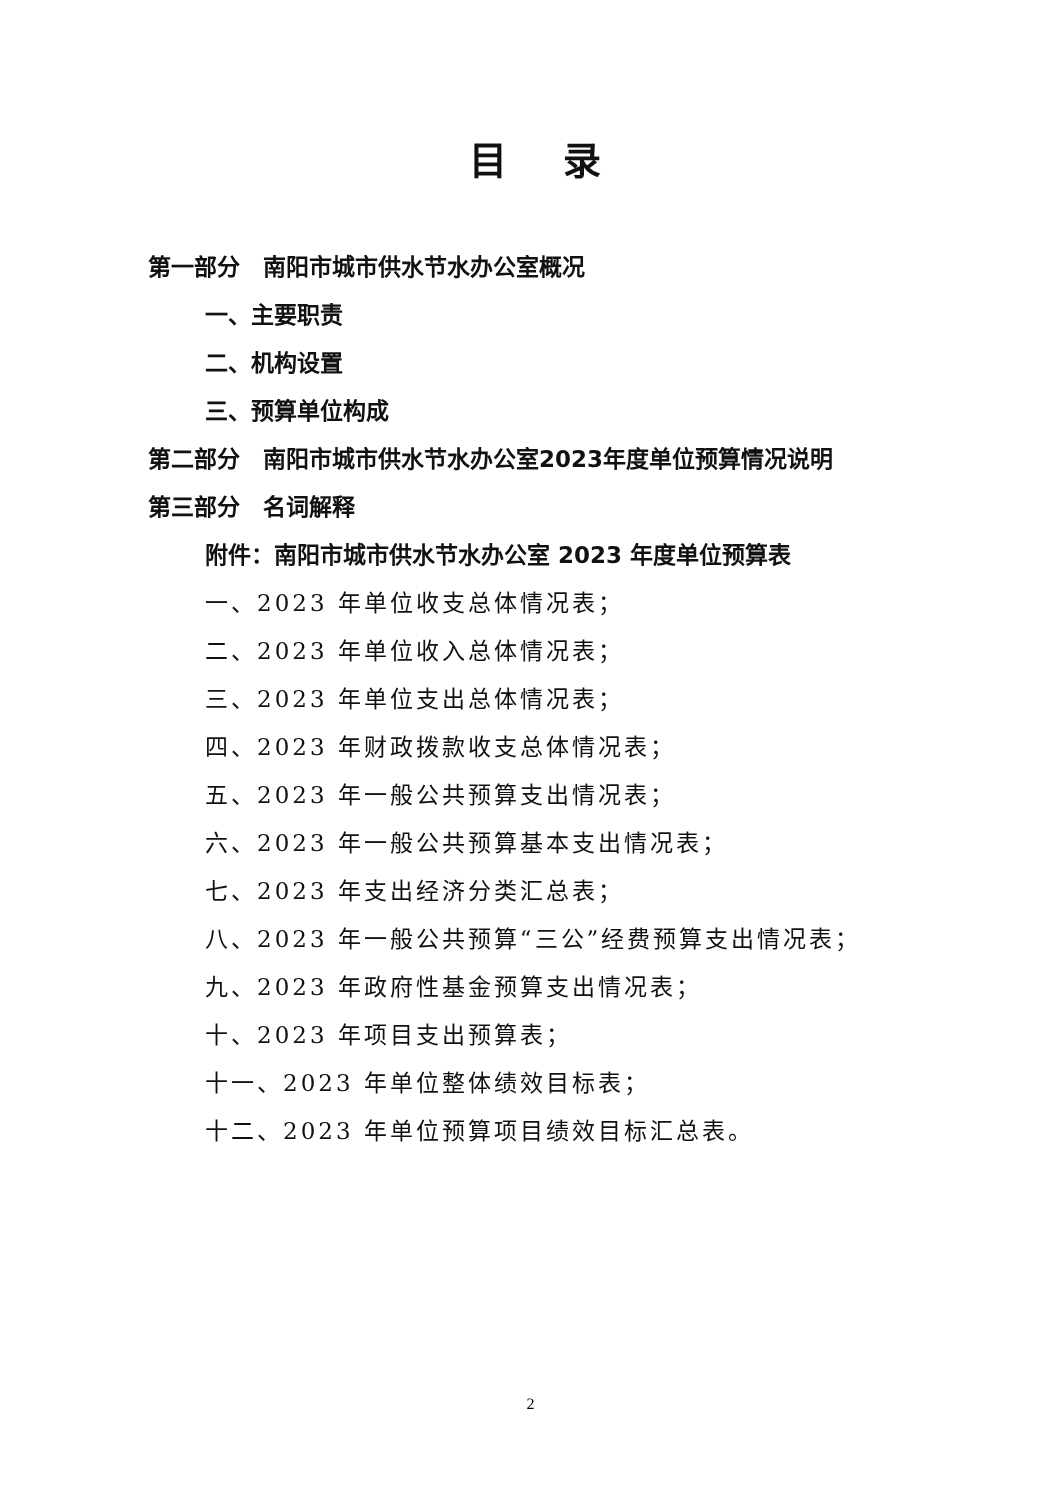目录
第一部分　南阳市城市供水节水办公室概况
一、主要职责
二、机构设置
三、预算单位构成
第二部分　南阳市城市供水节水办公室2023年度单位预算情况说明
第三部分　名词解释
附件：南阳市城市供水节水办公室 2023 年度单位预算表
一、2023 年单位收支总体情况表；
二、2023 年单位收入总体情况表；
三、2023 年单位支出总体情况表；
四、2023 年财政拨款收支总体情况表；
五、2023 年一般公共预算支出情况表；
六、2023 年一般公共预算基本支出情况表；
七、2023 年支出经济分类汇总表；
八、2023 年一般公共预算“三公”经费预算支出情况表；
九、2023 年政府性基金预算支出情况表；
十、2023 年项目支出预算表；
十一、2023 年单位整体绩效目标表；
十二、2023 年单位预算项目绩效目标汇总表。
2